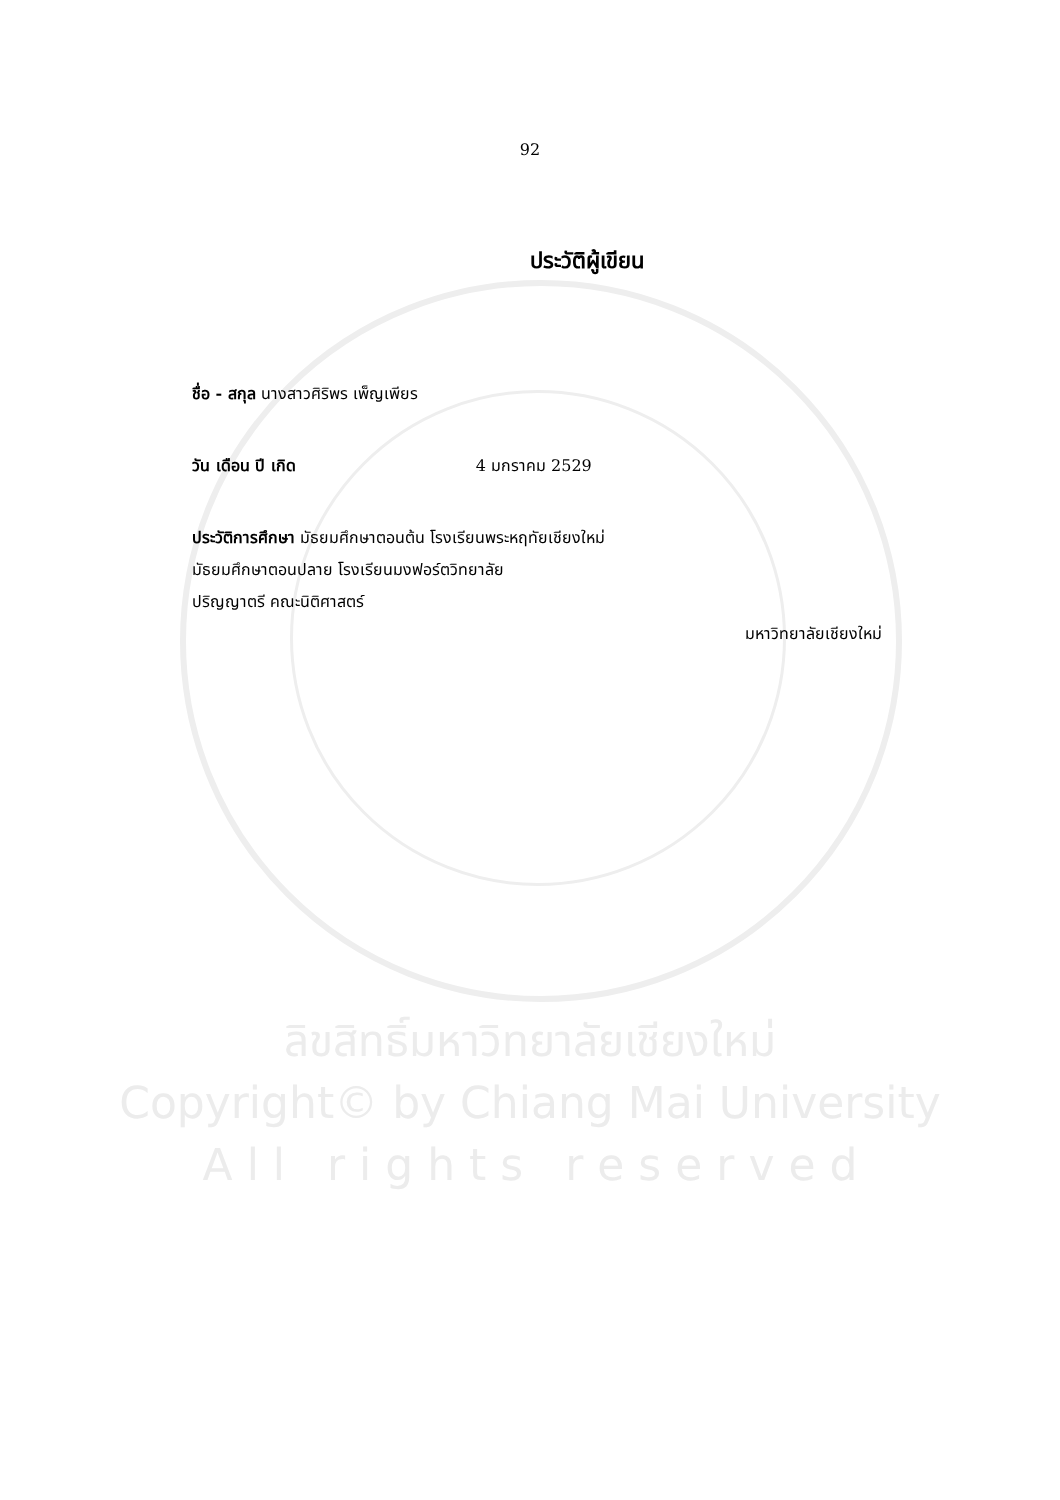92
ประวัติผู้เขียน
ชื่อ - สกุล นางสาวศิริพร เพ็ญเพียร
วัน เดือน ปี เกิด 4 มกราคม 2529
ประวัติการศึกษา มัธยมศึกษาตอนต้น โรงเรียนพระหฤทัยเชียงใหม่
มัธยมศึกษาตอนปลาย โรงเรียนมงฟอร์ตวิทยาลัย
ปริญญาตรี คณะนิติศาสตร์
มหาวิทยาลัยเชียงใหม่
ลิขสิทธิ์มหาวิทยาลัยเชียงใหม่
Copyright© by Chiang Mai University
A l l r i g h t s r e s e r v e d